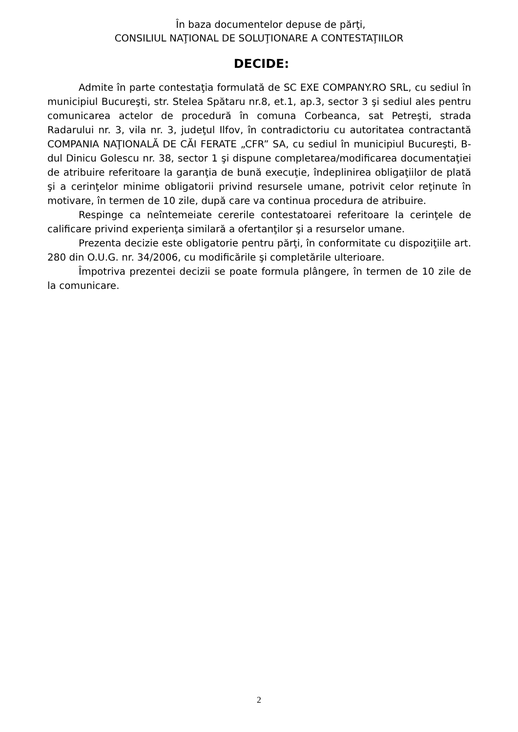În baza documentelor depuse de părţi,
CONSILIUL NAŢIONAL DE SOLUŢIONARE A CONTESTAŢIILOR
DECIDE:
Admite în parte contestaţia formulată de SC EXE COMPANY.RO SRL, cu sediul în municipiul Bucureşti, str. Stelea Spătaru nr.8, et.1, ap.3, sector 3 şi sediul ales pentru comunicarea actelor de procedură în comuna Corbeanca, sat Petreşti, strada Radarului nr. 3, vila nr. 3, judeţul Ilfov, în contradictoriu cu autoritatea contractantă COMPANIA NAŢIONALĂ DE CĂI FERATE „CFR” SA, cu sediul în municipiul Bucureşti, B-dul Dinicu Golescu nr. 38, sector 1 şi dispune completarea/modificarea documentaţiei de atribuire referitoare la garanţia de bună execuţie, îndeplinirea obligaţiilor de plată şi a cerinţelor minime obligatorii privind resursele umane, potrivit celor reţinute în motivare, în termen de 10 zile, după care va continua procedura de atribuire.
Respinge ca neîntemeiate cererile contestatoarei referitoare la cerinţele de calificare privind experienţa similară a ofertanţilor şi a resurselor umane.
Prezenta decizie este obligatorie pentru părţi, în conformitate cu dispoziţiile art. 280 din O.U.G. nr. 34/2006, cu modificările şi completările ulterioare.
Împotriva prezentei decizii se poate formula plângere, în termen de 10 zile de la comunicare.
2